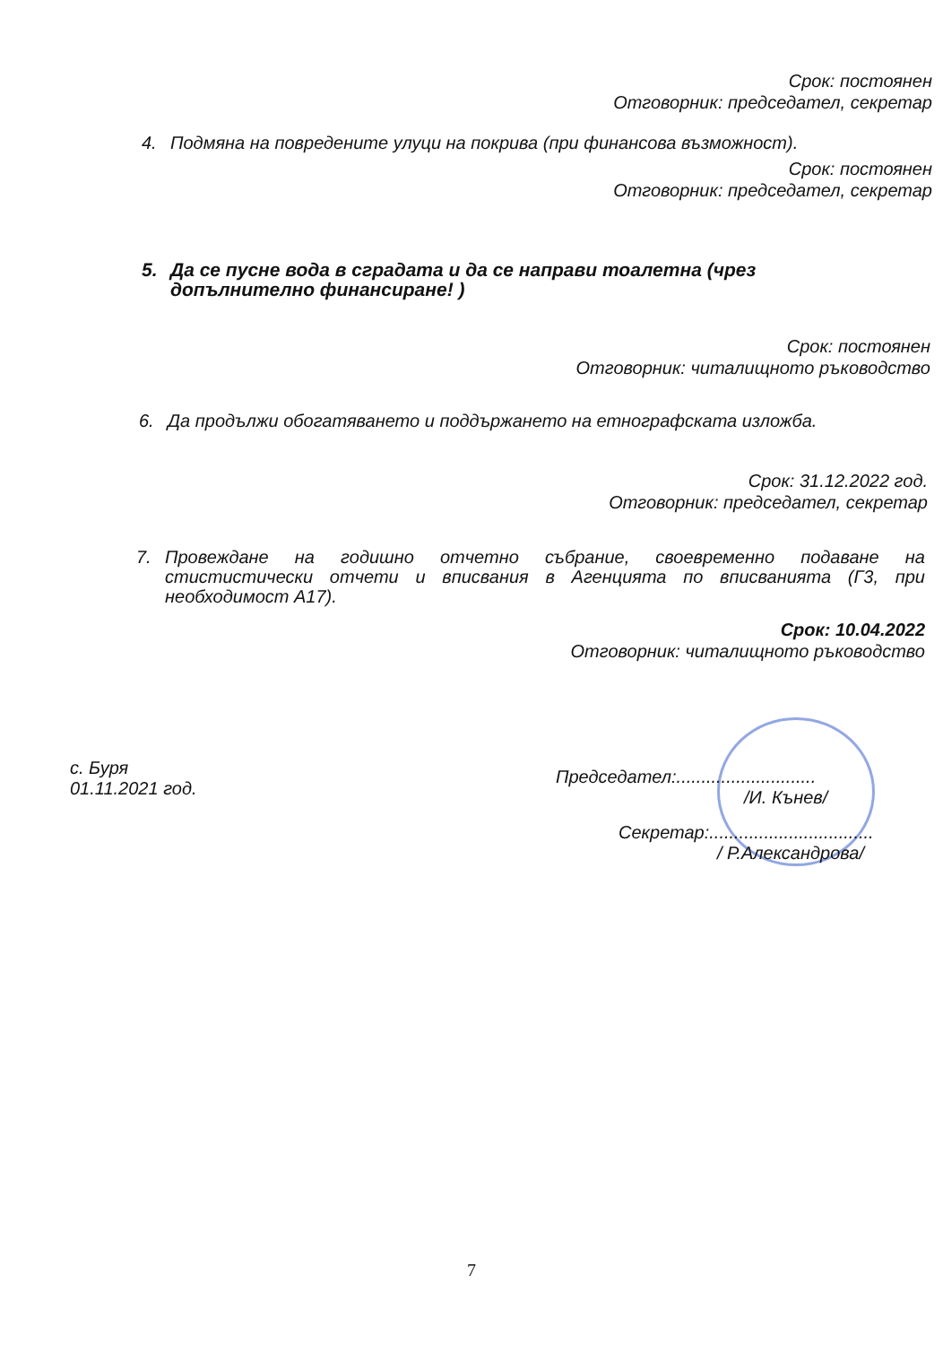Срок: постоянен
Отговорник: председател, секретар
4. Подмяна на повредените улуци на покрива (при финансова възможност).
Срок: постоянен
Отговорник: председател, секретар
5. Да се пусне вода в сградата и да се направи тоалетна (чрез допълнително финансиране! )
Срок: постоянен
Отговорник: читалищното ръководство
6. Да продължи обогатяването и поддържането на етнографската изложба.
Срок: 31.12.2022 год.
Отговорник: председател, секретар
7. Провеждане на годишно отчетно събрание, своевременно подаване на стистистически отчети и вписвания в Агенцията по вписванията (Г3, при необходимост А17).
Срок: 10.04.2022
Отговорник: читалищното ръководство
с. Буря
01.11.2021 год.
Председател:............................
/И. Кънев/
Секретар:.................................
/ Р.Александрова/
7